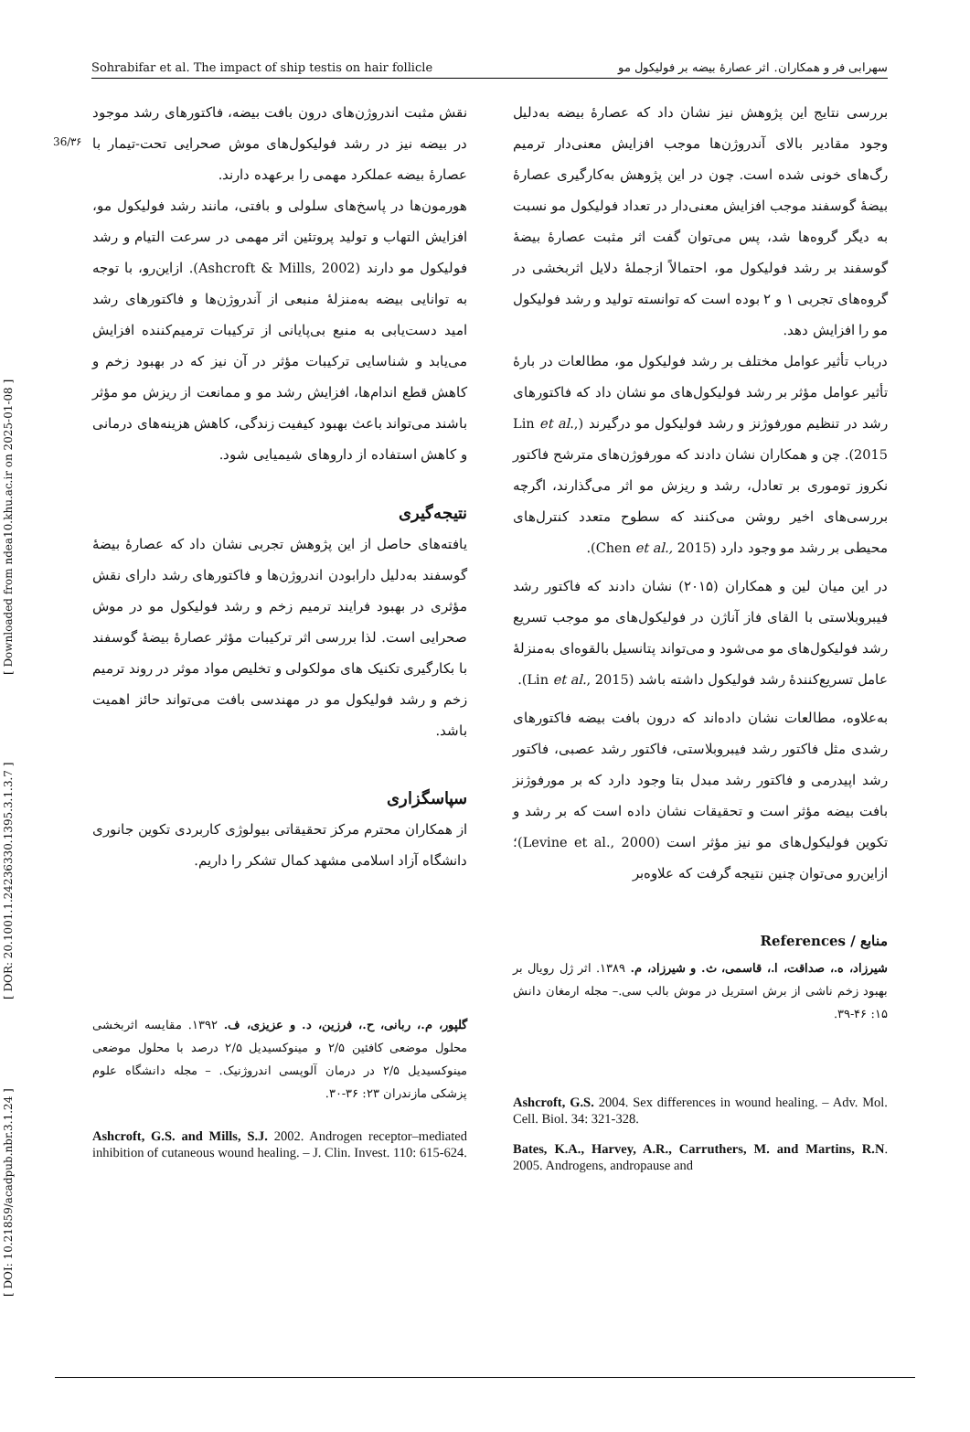[ DOI: 10.21859/acadpub.nbr.3.1.24 ] [ DOR: 20.1001.1.24236330.1395.3.1.3.7 ] [ Downloaded from ndea10.khu.ac.ir on 2025-01-08 ]
36/۳۶
Sohrabifar et al. The impact of ship testis on hair follicle سهرابی فر و همکاران. اثر عصارهٔ بیضه بر فولیکول مو
بررسی نتایج این پژوهش نیز نشان داد که عصارهٔ بیضه به‌دلیل وجود مقادیر بالای آندروژن‌ها موجب افزایش معنی‌دار ترمیم رگ‌های خونی شده است. چون در این پژوهش به‌کارگیری عصارهٔ بیضهٔ گوسفند موجب افزایش معنی‌دار در تعداد فولیکول مو نسبت به دیگر گروه‌ها شد، پس می‌توان گفت اثر مثبت عصارهٔ بیضهٔ گوسفند بر رشد فولیکول مو، احتمالاً ازجملهٔ دلایل اثربخشی در گروه‌های تجربی ۱ و ۲ بوده است که توانسته تولید و رشد فولیکول مو را افزایش دهد.
درباب تأثیر عوامل مختلف بر رشد فولیکول مو، مطالعات در بارهٔ تأثیر عوامل مؤثر بر رشد فولیکول‌های مو نشان داد که فاکتورهای رشد در تنظیم مورفوژنز و رشد فولیکول مو درگیرند (Lin et al., 2015). چن و همکاران نشان دادند که مورفوژن‌های مترشح فاکتور نکروز توموری بر تعادل، رشد و ریزش مو اثر می‌گذارند، اگرچه بررسی‌های اخیر روشن می‌کنند که سطوح متعدد کنترل‌های محیطی بر رشد مو وجود دارد (Chen et al., 2015).
در این میان لین و همکاران (۲۰۱۵) نشان دادند که فاکتور رشد فیبروبلاستی با القای فاز آناژن در فولیکول‌های مو موجب تسریع رشد فولیکول‌های مو می‌شود و می‌تواند پتانسیل بالقوه‌ای به‌منزلهٔ عامل تسریع‌کنندهٔ رشد فولیکول داشته باشد (Lin et al., 2015).
به‌علاوه، مطالعات نشان داده‌اند که درون بافت بیضه فاکتورهای رشدی مثل فاکتور رشد فیبروبلاستی، فاکتور رشد عصبی، فاکتور رشد اپیدرمی و فاکتور رشد مبدل بتا وجود دارد که بر مورفوژنز بافت بیضه مؤثر است و تحقیقات نشان داده است که بر رشد و تکوین فولیکول‌های مو نیز مؤثر است (Levine et al., 2000)؛ ازاین‌رو می‌توان چنین نتیجه گرفت که علاوه‌بر
منابع / References
شیرزاد، ه.، صداقت، ا.، قاسمی، ث. و شیرزاد، م. ۱۳۸۹. اثر ژل رویال بر بهبود زخم ناشی از برش استریل در موش بالب سی.– مجله ارمغان دانش ۱۵: ۴۶-۳۹.
Ashcroft, G.S. 2004. Sex differences in wound healing. – Adv. Mol. Cell. Biol. 34: 321-328.
Bates, K.A., Harvey, A.R., Carruthers, M. and Martins, R.N. 2005. Androgens, andropause and
نقش مثبت اندروژن‌های درون بافت بیضه، فاکتورهای رشد موجود در بیضه نیز در رشد فولیکول‌های موش صحرایی تحت-تیمار با عصارهٔ بیضه عملکرد مهمی را برعهده دارند.
هورمون‌ها در پاسخ‌های سلولی و بافتی، مانند رشد فولیکول مو، افزایش التهاب و تولید پروتئین اثر مهمی در سرعت التیام و رشد فولیکول مو دارند (Ashcroft & Mills, 2002). ازاین‌رو، با توجه به توانایی بیضه به‌منزلهٔ منبعی از آندروژن‌ها و فاکتورهای رشد امید دست‌یابی به منبع بی‌پایانی از ترکیبات ترمیم‌کننده افزایش می‌یابد و شناسایی ترکیبات مؤثر در آن نیز که در بهبود زخم و کاهش قطع اندام‌ها، افزایش رشد مو و ممانعت از ریزش مو مؤثر باشند می‌تواند باعث بهبود کیفیت زندگی، کاهش هزینه‌های درمانی و کاهش استفاده از داروهای شیمیایی شود.
نتیجه‌گیری
یافته‌های حاصل از این پژوهش تجربی نشان داد که عصارهٔ بیضهٔ گوسفند به‌دلیل دارابودن اندروژن‌ها و فاکتورهای رشد دارای نقش مؤثری در بهبود فرایند ترمیم زخم و رشد فولیکول مو در موش صحرایی است. لذا بررسی اثر ترکیبات مؤثر عصارهٔ بیضهٔ گوسفند با بکارگیری تکنیک های مولکولی و تخلیص مواد موثر در روند ترمیم زخم و رشد فولیکول مو در مهندسی بافت می‌تواند حائز اهمیت باشد.
سپاسگزاری
از همکاران محترم مرکز تحقیقاتی بیولوژی کاربردی تکوین جانوری دانشگاه آزاد اسلامی مشهد کمال تشکر را داریم.
گلپور، م.، ربانی، ح.، فرزین، د. و عزیزی، ف. ۱۳۹۲. مقایسه اثربخشی محلول موضعی کافئین ۲/۵ و مینوکسیدیل ۲/۵ درصد با محلول موضعی مینوکسیدیل ۲/۵ در درمان آلوپسی اندروژنیک. – مجله دانشگاه علوم پزشکی مازندران ۲۳: ۳۶-۳۰.
Ashcroft, G.S. and Mills, S.J. 2002. Androgen receptor–mediated inhibition of cutaneous wound healing. – J. Clin. Invest. 110: 615-624.